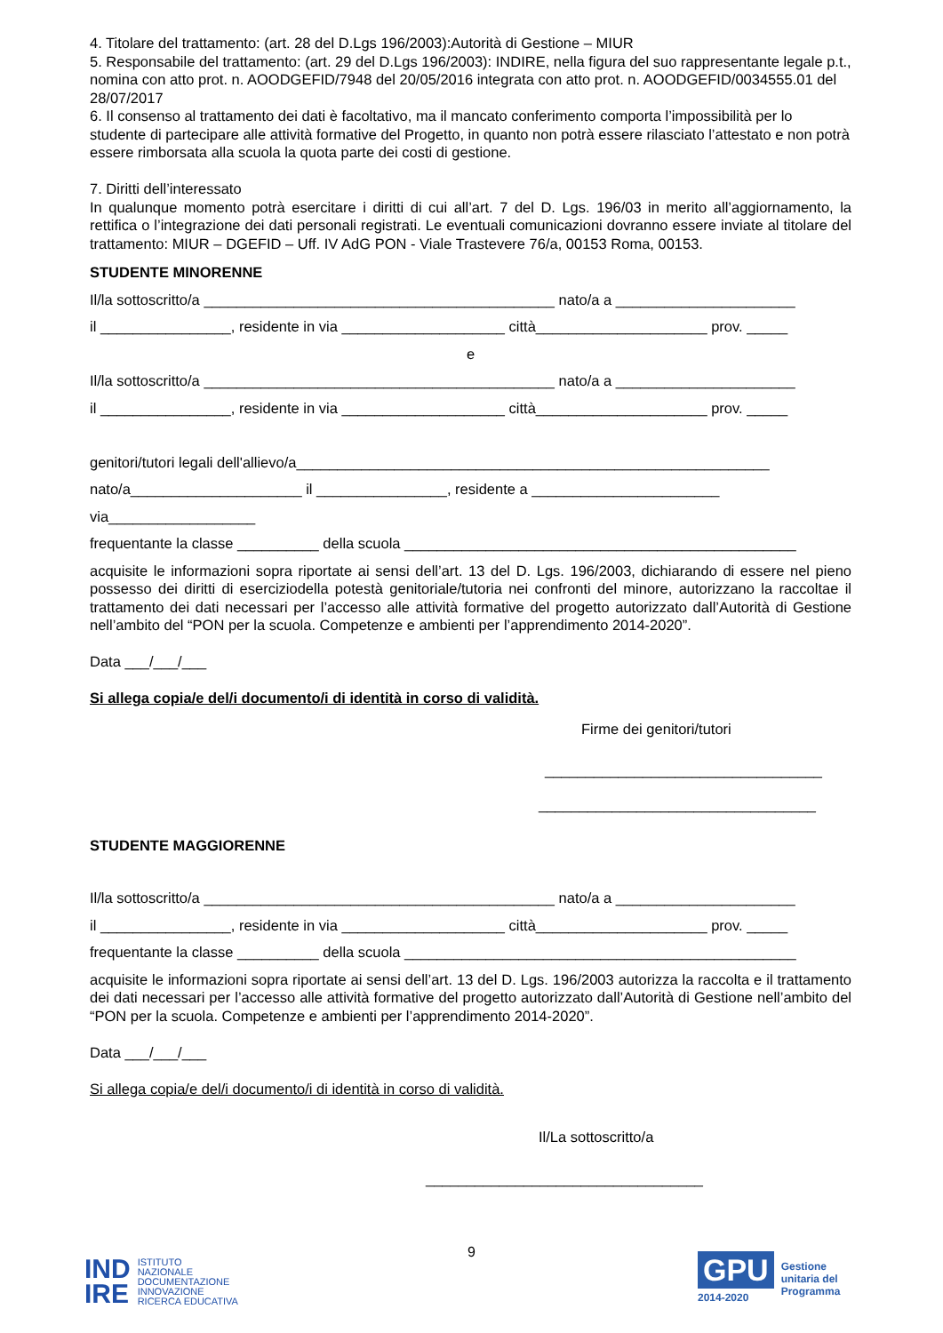4. Titolare del trattamento: (art. 28 del D.Lgs 196/2003):Autorità di Gestione – MIUR
5. Responsabile del trattamento: (art. 29 del D.Lgs 196/2003): INDIRE, nella figura del suo rappresentante legale p.t., nomina con atto prot. n. AOODGEFID/7948 del 20/05/2016 integrata con atto prot. n. AOODGEFID/0034555.01 del 28/07/2017
6. Il consenso al trattamento dei dati è facoltativo, ma il mancato conferimento comporta l’impossibilità per lo studente di partecipare alle attività formative del Progetto, in quanto non potrà essere rilasciato l’attestato e non potrà essere rimborsata alla scuola la quota parte dei costi di gestione.
7. Diritti dell’interessato
In qualunque momento potrà esercitare i diritti di cui all’art. 7 del D. Lgs. 196/03 in merito all’aggiornamento, la rettifica o l’integrazione dei dati personali registrati. Le eventuali comunicazioni dovranno essere inviate al titolare del trattamento: MIUR – DGEFID – Uff. IV AdG PON - Viale Trastevere 76/a, 00153 Roma, 00153.
STUDENTE MINORENNE
Il/la sottoscritto/a ___________________________________________ nato/a a ______________________
il ________________, residente in via ____________________ città_____________________ prov. _____
e
Il/la sottoscritto/a ___________________________________________ nato/a a ______________________
il ________________, residente in via ____________________ città_____________________ prov. _____
genitori/tutori legali dell'allievo/a__________________________________________________________
nato/a_____________________ il ________________, residente a _______________________
via__________________
frequentante la classe __________ della scuola ________________________________________________
acquisite le informazioni sopra riportate ai sensi dell’art. 13 del D. Lgs. 196/2003, dichiarando di essere nel pieno possesso dei diritti di eserciziodella potestà genitoriale/tutoria nei confronti del minore, autorizzano la raccoltae il trattamento dei dati necessari per l’accesso alle attività formative del progetto autorizzato dall’Autorità di Gestione nell’ambito del “PON per la scuola. Competenze e ambienti per l’apprendimento 2014-2020”.
Data ___/___/___
Si allega copia/e del/i documento/i di identità in corso di validità.
Firme dei genitori/tutori
__________________________________
__________________________________
STUDENTE MAGGIORENNE
Il/la sottoscritto/a ___________________________________________ nato/a a ______________________
il ________________, residente in via ____________________ città_____________________ prov. _____
frequentante la classe __________ della scuola ________________________________________________
acquisite le informazioni sopra riportate ai sensi dell’art. 13 del D. Lgs. 196/2003 autorizza la raccolta e il trattamento dei dati necessari per l’accesso alle attività formative del progetto autorizzato dall’Autorità di Gestione nell’ambito del “PON per la scuola. Competenze e ambienti per l’apprendimento 2014-2020”.
Data ___/___/___
Si allega copia/e del/i documento/i di identità in corso di validità.
Il/La sottoscritto/a
__________________________________
9
IND
IRE ISTITUTO
NAZIONALE
DOCUMENTAZIONE
INNOVAZIONE
RICERCA EDUCATIVA
GPU
2014-2020
Gestione
unitaria del
Programma